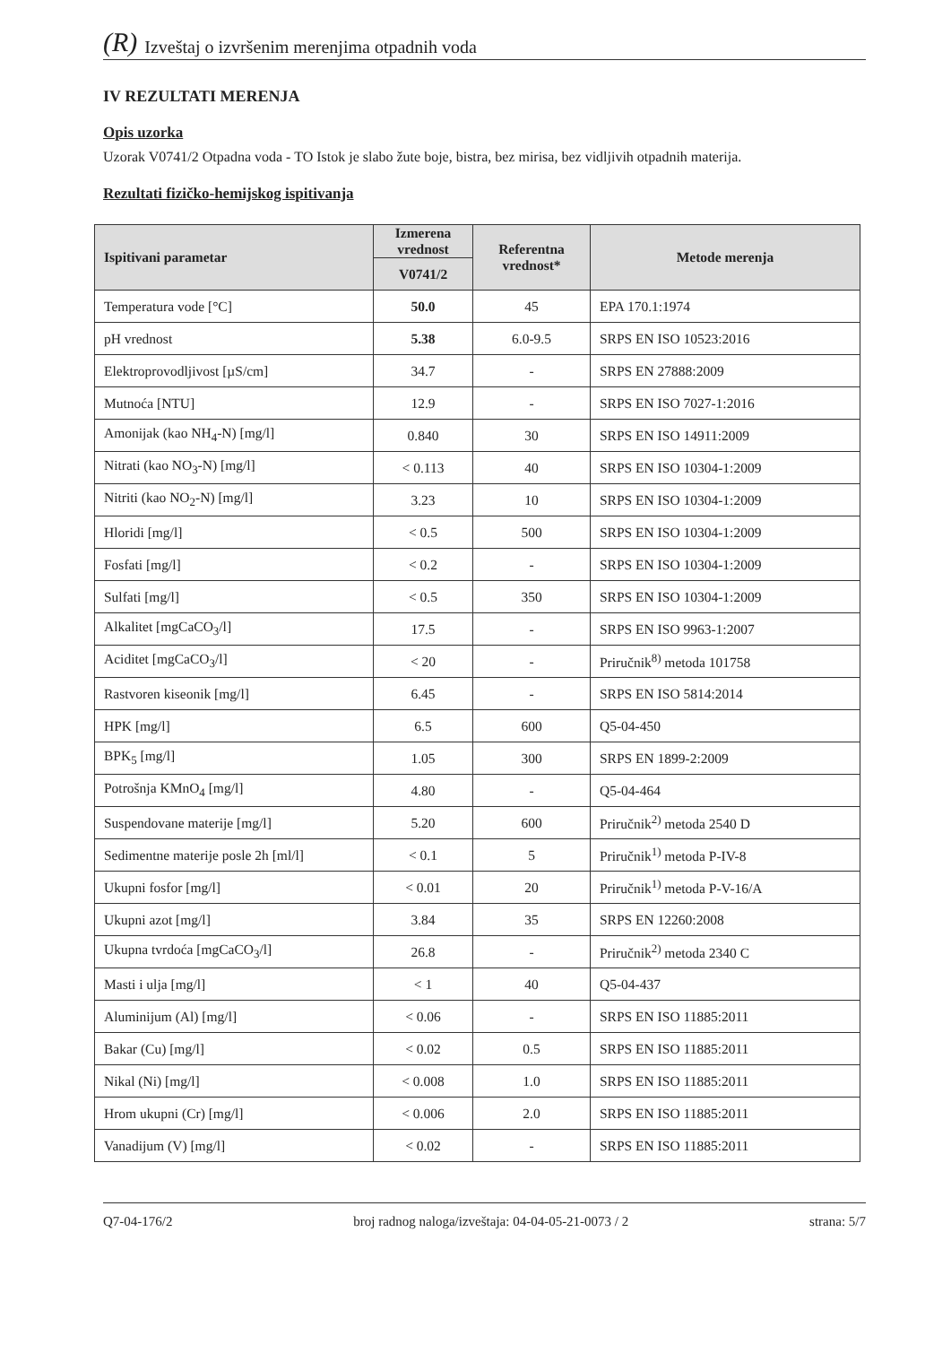(R) Izveštaj o izvršenim merenjima otpadnih voda
IV REZULTATI MERENJA
Opis uzorka
Uzorak V0741/2 Otpadna voda - TO Istok je slabo žute boje, bistra, bez mirisa, bez vidljivih otpadnih materija.
Rezultati fizičko-hemijskog ispitivanja
| Ispitivani parametar | Izmerena vrednost | Referentna vrednost* | Metode merenja |
| --- | --- | --- | --- |
| | V0741/2 | | |
| Temperatura vode [°C] | 50.0 | 45 | EPA 170.1:1974 |
| pH vrednost | 5.38 | 6.0-9.5 | SRPS EN ISO 10523:2016 |
| Elektroprovodljivost [µS/cm] | 34.7 | - | SRPS EN 27888:2009 |
| Mutnoća [NTU] | 12.9 | - | SRPS EN ISO 7027-1:2016 |
| Amonijak (kao NH<sub>4</sub>-N) [mg/l] | 0.840 | 30 | SRPS EN ISO 14911:2009 |
| Nitrati (kao NO<sub>3</sub>-N) [mg/l] | < 0.113 | 40 | SRPS EN ISO 10304-1:2009 |
| Nitriti (kao NO<sub>2</sub>-N) [mg/l] | 3.23 | 10 | SRPS EN ISO 10304-1:2009 |
| Hloridi [mg/l] | < 0.5 | 500 | SRPS EN ISO 10304-1:2009 |
| Fosfati [mg/l] | < 0.2 | - | SRPS EN ISO 10304-1:2009 |
| Sulfati [mg/l] | < 0.5 | 350 | SRPS EN ISO 10304-1:2009 |
| Alkalitet [mgCaCO<sub>3</sub>/l] | 17.5 | - | SRPS EN ISO 9963-1:2007 |
| Aciditet [mgCaCO<sub>3</sub>/l] | < 20 | - | Priručnik<sup>8)</sup> metoda 101758 |
| Rastvoren kiseonik [mg/l] | 6.45 | - | SRPS EN ISO 5814:2014 |
| HPK [mg/l] | 6.5 | 600 | Q5-04-450 |
| BPK<sub>5</sub> [mg/l] | 1.05 | 300 | SRPS EN 1899-2:2009 |
| Potrošnja KMnO<sub>4</sub> [mg/l] | 4.80 | - | Q5-04-464 |
| Suspendovane materije [mg/l] | 5.20 | 600 | Priručnik<sup>2)</sup> metoda 2540 D |
| Sedimentne materije posle 2h [ml/l] | < 0.1 | 5 | Priručnik<sup>1)</sup> metoda P-IV-8 |
| Ukupni fosfor [mg/l] | < 0.01 | 20 | Priručnik<sup>1)</sup> metoda P-V-16/A |
| Ukupni azot [mg/l] | 3.84 | 35 | SRPS EN 12260:2008 |
| Ukupna tvrdoća [mgCaCO<sub>3</sub>/l] | 26.8 | - | Priručnik<sup>2)</sup> metoda 2340 C |
| Masti i ulja [mg/l] | < 1 | 40 | Q5-04-437 |
| Aluminijum (Al) [mg/l] | < 0.06 | - | SRPS EN ISO 11885:2011 |
| Bakar (Cu) [mg/l] | < 0.02 | 0.5 | SRPS EN ISO 11885:2011 |
| Nikal (Ni) [mg/l] | < 0.008 | 1.0 | SRPS EN ISO 11885:2011 |
| Hrom ukupni (Cr) [mg/l] | < 0.006 | 2.0 | SRPS EN ISO 11885:2011 |
| Vanadijum (V) [mg/l] | < 0.02 | - | SRPS EN ISO 11885:2011 |
Q7-04-176/2 broj radnog naloga/izveštaja: 04-04-05-21-0073 / 2 strana: 5/7